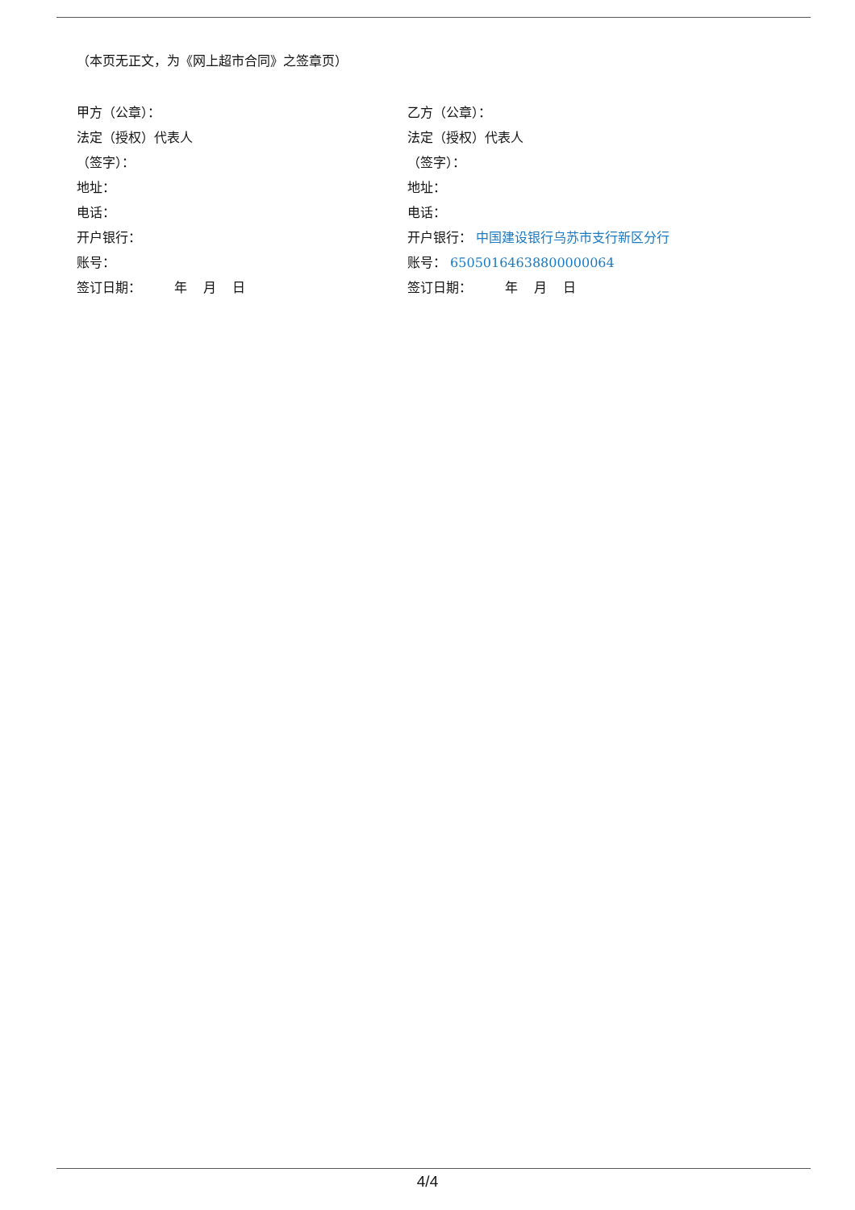（本页无正文，为《网上超市合同》之签章页）
甲方（公章）：
法定（授权）代表人
（签字）：
地址：
电话：
开户银行：
账号：
签订日期： 年 月 日
乙方（公章）：
法定（授权）代表人
（签字）：
地址：
电话：
开户银行： 中国建设银行乌苏市支行新区分行
账号： 65050164638800000064
签订日期： 年 月 日
4/4